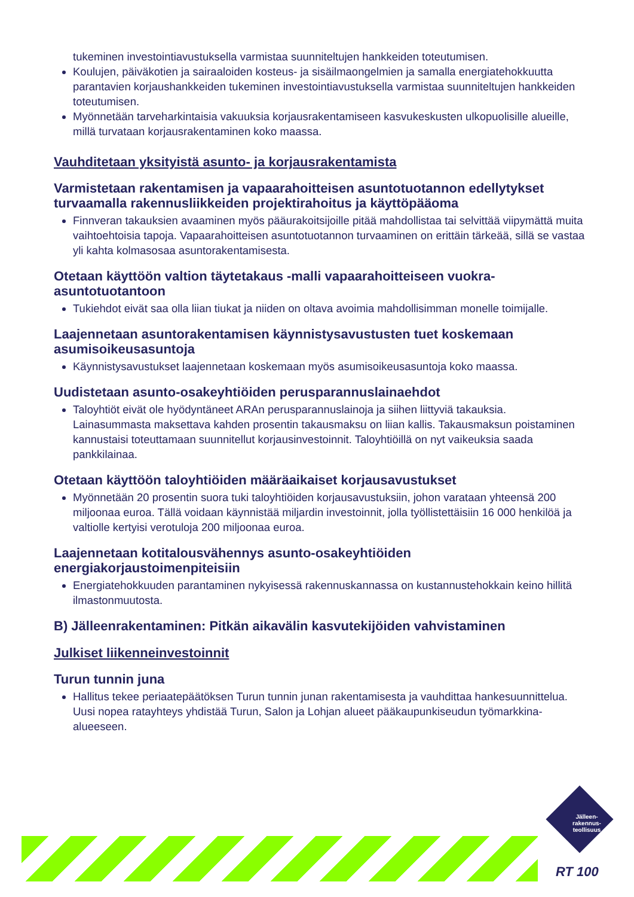tukeminen investointiavustuksella varmistaa suunniteltujen hankkeiden toteutumisen.
Koulujen, päiväkotien ja sairaaloiden kosteus- ja sisäilmaongelmien ja samalla energiatehokkuutta parantavien korjaushankkeiden tukeminen investointiavustuksella varmistaa suunniteltujen hankkeiden toteutumisen.
Myönnetään tarveharkintaisia vakuuksia korjausrakentamiseen kasvukeskusten ulkopuolisille alueille, millä turvataan korjausrakentaminen koko maassa.
Vauhditetaan yksityistä asunto- ja korjausrakentamista
Varmistetaan rakentamisen ja vapaarahoitteisen asuntotuotannon edellytykset turvaamalla rakennusliikkeiden projektirahoitus ja käyttöpääoma
Finnveran takauksien avaaminen myös pääurakoitsijoille pitää mahdollistaa tai selvittää viipymättä muita vaihtoehtoisia tapoja. Vapaarahoitteisen asuntotuotannon turvaaminen on erittäin tärkeää, sillä se vastaa yli kahta kolmasosaa asuntorakentamisesta.
Otetaan käyttöön valtion täytetakaus -malli vapaarahoitteiseen vuokra-asuntotuotantoon
Tukiehdot eivät saa olla liian tiukat ja niiden on oltava avoimia mahdollisimman monelle toimijalle.
Laajennetaan asuntorakentamisen käynnistysavustusten tuet koskemaan asumisoikeusasuntoja
Käynnistysavustukset laajennetaan koskemaan myös asumisoikeusasuntoja koko maassa.
Uudistetaan asunto-osakeyhtiöiden perusparannuslainaehdot
Taloyhtiöt eivät ole hyödyntäneet ARAn perusparannuslainoja ja siihen liittyviä takauksia. Lainasummasta maksettava kahden prosentin takausmaksu on liian kallis. Takausmaksun poistaminen kannustaisi toteuttamaan suunnitellut korjausinvestoinnit. Taloyhtiöillä on nyt vaikeuksia saada pankkilainaa.
Otetaan käyttöön taloyhtiöiden määräaikaiset korjausavustukset
Myönnetään 20 prosentin suora tuki taloyhtiöiden korjausavustuksiin, johon varataan yhteensä 200 miljoonaa euroa. Tällä voidaan käynnistää miljardin investoinnit, jolla työllistettäisiin 16 000 henkilöä ja valtiolle kertyisi verotuloja 200 miljoonaa euroa.
Laajennetaan kotitalousvähennys asunto-osakeyhtiöiden energiakorjaustoimenpiteisiin
Energiatehokkuuden parantaminen nykyisessä rakennuskannassa on kustannustehokkain keino hillitä ilmastonmuutosta.
B) Jälleenrakentaminen: Pitkän aikavälin kasvutekijöiden vahvistaminen
Julkiset liikenneinvestoinnit
Turun tunnin juna
Hallitus tekee periaatepäätöksen Turun tunnin junan rakentamisesta ja vauhdittaa hankesuunnittelua. Uusi nopea ratayhteys yhdistää Turun, Salon ja Lohjan alueet pääkaupunkiseudun työmarkkina-alueeseen.
Jälleen-
rakennus-
teollisuus
RT 100